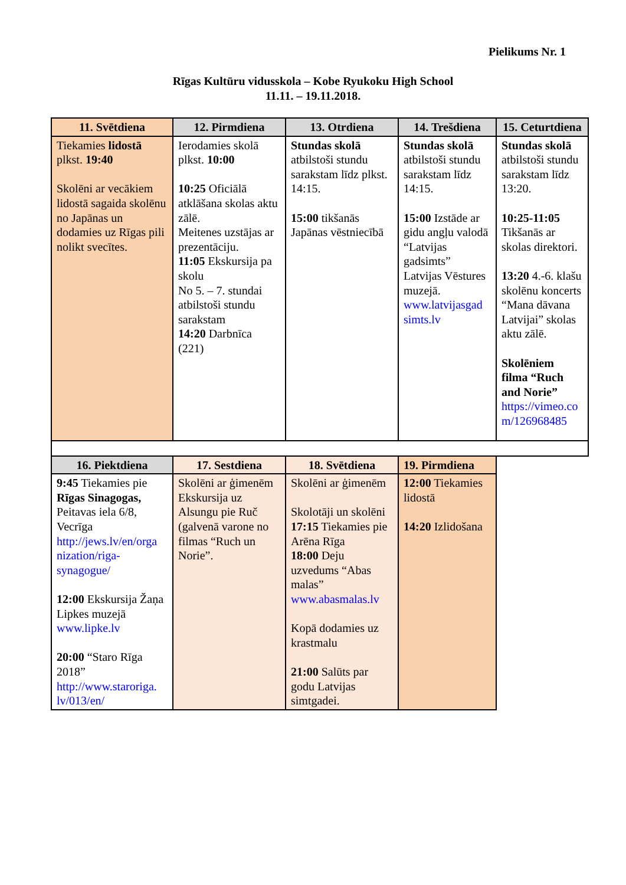Pielikums Nr. 1
Rīgas Kultūru vidusskola – Kobe Ryukoku High School
11.11. – 19.11.2018.
| 11. Svētdiena | 12. Pirmdiena | 13. Otrdiena | 14. Trešdiena | 15. Ceturtdiena |
| --- | --- | --- | --- | --- |
| Tiekamies lidostā plkst. 19:40 Skolēni ar vecākiem lidostā sagaida skolēnu no Japānas un dodamies uz Rīgas pili nolikt svecītes. | Ierodamies skolā plkst. 10:00 10:25 Oficiālā atklāšana skolas aktu zālē. Meitenes uzstājas ar prezentāciju. 11:05 Ekskursija pa skolu No 5. – 7. stundai atbilstoši stundu sarakstam 14:20 Darbnīca (221) | Stundas skolā atbilstoši stundu sarakstam līdz plkst. 14:15. 15:00 tikšanās Japānas vēstniecībā | Stundas skolā atbilstoši stundu sarakstam līdz 14:15. 15:00 Izstāde ar gidu angļu valodā “Latvijas gadsimts” Latvijas Vēstures muzejā. www.latvijasgad simts.lv | Stundas skolā atbilstoši stundu sarakstam līdz 13:20. 10:25-11:05 Tikšanās ar skolas direktori. 13:20 4.-6. klašu skolēnu koncerts “Mana dāvana Latvijai” skolas aktu zālē. Skolēniem filma “Ruch and Norie” https://vimeo.co m/126968485 |
| 16. Piektdiena | 17. Sestdiena | 18. Svētdiena | 19. Pirmdiena | |
| 9:45 Tiekamies pie Rīgas Sinagogas, Peitavas iela 6/8, Vecrīga http://jews.lv/en/orga nization/riga-synagogue/ 12:00 Ekskursija Žaņa Lipkes muzejā www.lipke.lv 20:00 “Staro Rīga 2018” http://www.staroriga. lv/013/en/ | Skolēni ar ģimenēm Ekskursija uz Alsungu pie Ruč (galvenā varone no filmas “Ruch un Norie”. | Skolēni ar ģimenēm Skolotāji un skolēni 17:15 Tiekamies pie Arēna Rīga 18:00 Deju uzvedums “Abas malas” www.abasmalas.lv Kopā dodamies uz krastmalu 21:00 Salūts par godu Latvijas simtgadei. | 12:00 Tiekamies lidostā 14:20 Izlidošana | |